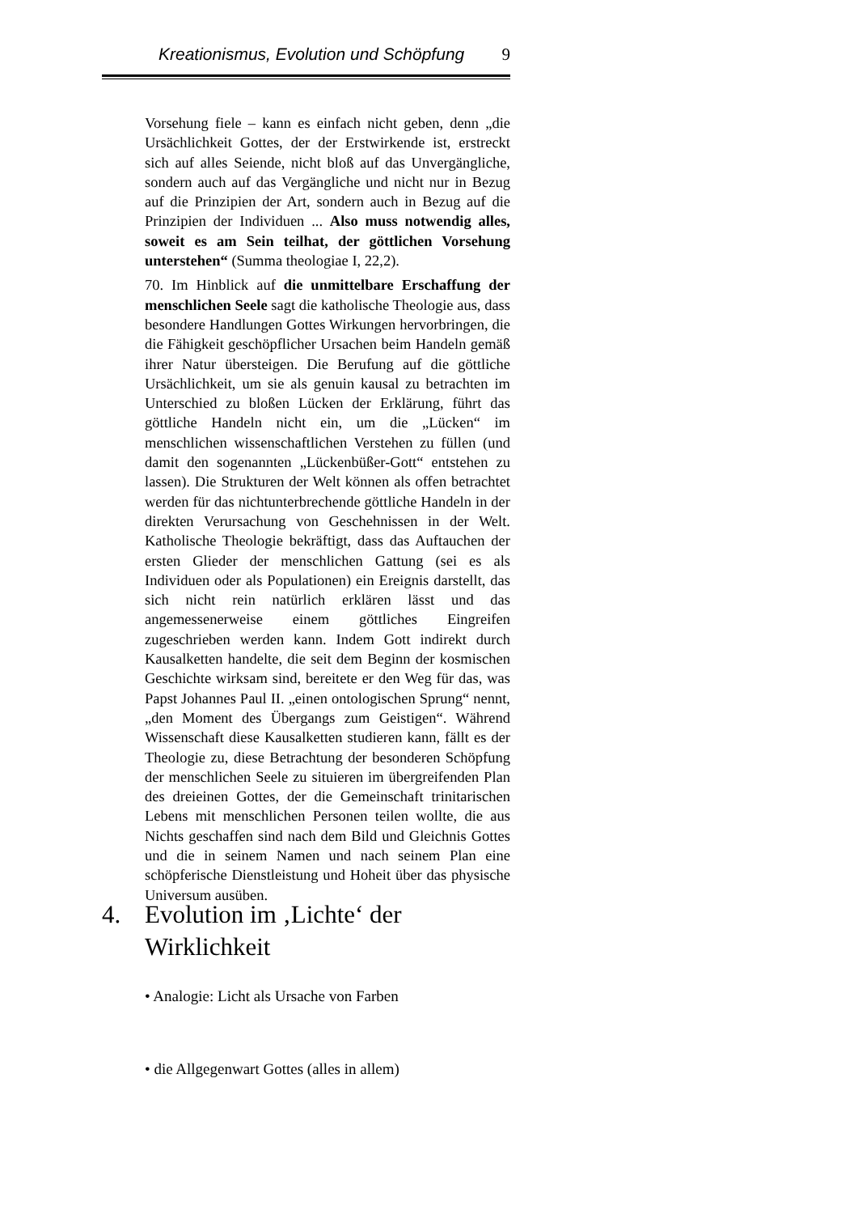Kreationismus, Evolution und Schöpfung 9
Vorsehung fiele – kann es einfach nicht geben, denn „die Ursächlichkeit Gottes, der der Erstwirkende ist, erstreckt sich auf alles Seiende, nicht bloß auf das Unvergängliche, sondern auch auf das Vergängliche und nicht nur in Bezug auf die Prinzipien der Art, sondern auch in Bezug auf die Prinzipien der Individuen ... Also muss notwendig alles, soweit es am Sein teilhat, der göttlichen Vorsehung unterstehen“ (Summa theologiae I, 22,2).
70. Im Hinblick auf die unmittelbare Erschaffung der menschlichen Seele sagt die katholische Theologie aus, dass besondere Handlungen Gottes Wirkungen hervorbringen, die die Fähigkeit geschöpflicher Ursachen beim Handeln gemäß ihrer Natur übersteigen. Die Berufung auf die göttliche Ursächlichkeit, um sie als genuin kausal zu betrachten im Unterschied zu bloßen Lücken der Erklärung, führt das göttliche Handeln nicht ein, um die „Lücken“ im menschlichen wissenschaftlichen Verstehen zu füllen (und damit den sogenannten „Lückenbüßer-Gott“ entstehen zu lassen). Die Strukturen der Welt können als offen betrachtet werden für das nichtunterbrechende göttliche Handeln in der direkten Verursachung von Geschehnissen in der Welt. Katholische Theologie bekräftigt, dass das Auftauchen der ersten Glieder der menschlichen Gattung (sei es als Individuen oder als Populationen) ein Ereignis darstellt, das sich nicht rein natürlich erklären lässt und das angemessenerweise einem göttliches Eingreifen zugeschrieben werden kann. Indem Gott indirekt durch Kausalketten handelte, die seit dem Beginn der kosmischen Geschichte wirksam sind, bereitete er den Weg für das, was Papst Johannes Paul II. „einen ontologischen Sprung“ nennt, „den Moment des Übergangs zum Geistigen“. Während Wissenschaft diese Kausalketten studieren kann, fällt es der Theologie zu, diese Betrachtung der besonderen Schöpfung der menschlichen Seele zu situieren im übergreifenden Plan des dreieinen Gottes, der die Gemeinschaft trinitarischen Lebens mit menschlichen Personen teilen wollte, die aus Nichts geschaffen sind nach dem Bild und Gleichnis Gottes und die in seinem Namen und nach seinem Plan eine schöpferische Dienstleistung und Hoheit über das physische Universum ausüben.
4. Evolution im ‚Lichte‘ der Wirklichkeit
• Analogie: Licht als Ursache von Farben
• die Allgegenwart Gottes (alles in allem)